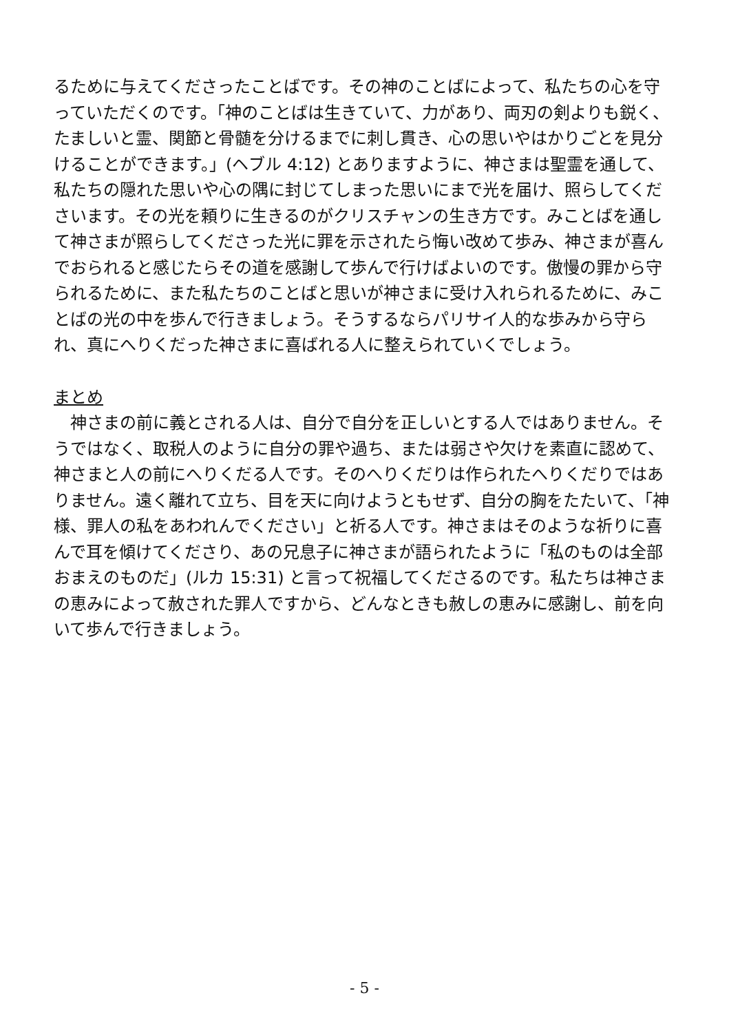るために与えてくださったことばです。その神のことばによって、私たちの心を守っていただくのです。「神のことばは生きていて、力があり、両刃の剣よりも鋭く、たましいと霊、関節と骨髄を分けるまでに刺し貫き、心の思いやはかりごとを見分けることができます。」(ヘブル 4:12) とありますように、神さまは聖霊を通して、私たちの隠れた思いや心の隅に封じてしまった思いにまで光を届け、照らしてくださいます。その光を頼りに生きるのがクリスチャンの生き方です。みことばを通して神さまが照らしてくださった光に罪を示されたら悔い改めて歩み、神さまが喜んでおられると感じたらその道を感謝して歩んで行けばよいのです。傲慢の罪から守られるために、また私たちのことばと思いが神さまに受け入れられるために、みことばの光の中を歩んで行きましょう。そうするならパリサイ人的な歩みから守られ、真にへりくだった神さまに喜ばれる人に整えられていくでしょう。
まとめ
　神さまの前に義とされる人は、自分で自分を正しいとする人ではありません。そうではなく、取税人のように自分の罪や過ち、または弱さや欠けを素直に認めて、神さまと人の前にへりくだる人です。そのへりくだりは作られたへりくだりではありません。遠く離れて立ち、目を天に向けようともせず、自分の胸をたたいて、「神様、罪人の私をあわれんでください」と祈る人です。神さまはそのような祈りに喜んで耳を傾けてくださり、あの兄息子に神さまが語られたように「私のものは全部おまえのものだ」(ルカ 15:31) と言って祝福してくださるのです。私たちは神さまの恵みによって赦された罪人ですから、どんなときも赦しの恵みに感謝し、前を向いて歩んで行きましょう。
- 5 -